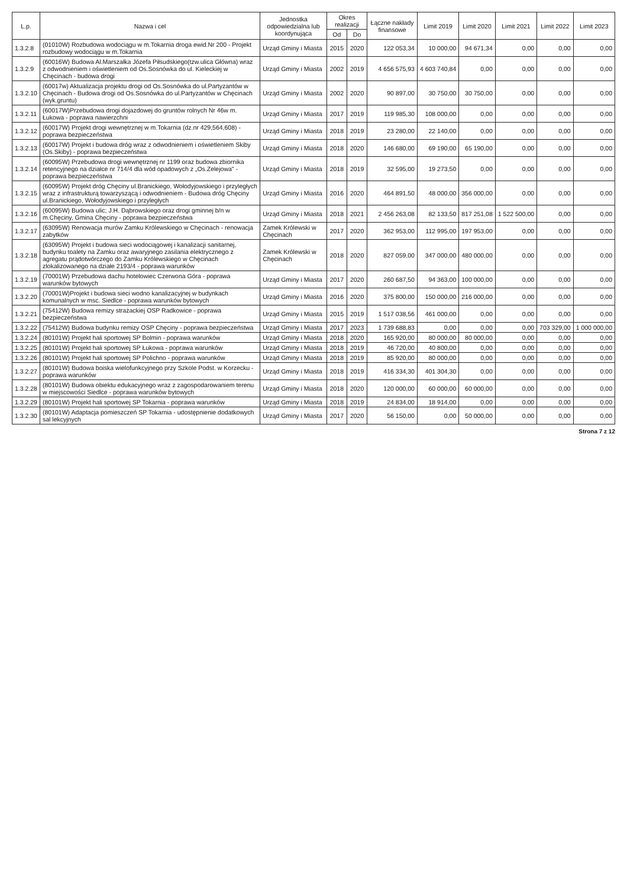| L.p. | Nazwa i cel | Jednostka odpowiedzialna lub koordynująca | Okres realizacji | | Łączne nakłady finansowe | Limit 2019 | Limit 2020 | Limit 2021 | Limit 2022 | Limit 2023 |
| --- | --- | --- | --- | --- | --- | --- | --- | --- | --- | --- |
| | | | Od | Do | | | | | | |
| 1.3.2.8 | (01010W) Rozbudowa wodociągu w m.Tokarnia droga ewid.Nr 200 - Projekt rozbudowy wodociągu w m.Tokarnia | Urząd Gminy i Miasta | 2015 | 2020 | 122 053,34 | 10 000,00 | 94 671,34 | 0,00 | 0,00 | 0,00 |
| 1.3.2.9 | (60016W) Budowa Al.Marszałka Józefa Piłsudskiego(tzw.ulica Główna) wraz z odwodnieniem i oświetleniem od Os.Sosnówka do ul. Kieleckiej w Chęcinach - budowa drogi | Urząd Gminy i Miasta | 2002 | 2019 | 4 656 575,93 | 4 603 740,84 | 0,00 | 0,00 | 0,00 | 0,00 |
| 1.3.2.10 | (60017w) Aktualizacja projektu drogi od Os.Sosnówka do ul.Partyzantów w Chęcinach - Budowa drogi od Os.Sosnówka do ul.Partyzantów w Chęcinach (wyk.gruntu) | Urząd Gminy i Miasta | 2002 | 2020 | 90 897,00 | 30 750,00 | 30 750,00 | 0,00 | 0,00 | 0,00 |
| 1.3.2.11 | (60017W)Przebudowa drogi dojazdowej do gruntów rolnych Nr 46w m. Łukowa - poprawa nawierzchni | Urząd Gminy i Miasta | 2017 | 2019 | 119 985,30 | 108 000,00 | 0,00 | 0,00 | 0,00 | 0,00 |
| 1.3.2.12 | (60017W) Projekt drogi wewnętrznej w m.Tokarnia (dz.nr 429,564,608) - poprawa bezpieczeństwa | Urząd Gminy i Miasta | 2018 | 2019 | 23 280,00 | 22 140,00 | 0,00 | 0,00 | 0,00 | 0,00 |
| 1.3.2.13 | (60017W) Projekt i budowa dróg wraz z odwodnieniem i oświetleniem Skiby (Os.Skiby) - poprawa bezpieczeństwa | Urząd Gminy i Miasta | 2018 | 2020 | 146 680,00 | 69 190,00 | 65 190,00 | 0,00 | 0,00 | 0,00 |
| 1.3.2.14 | (60095W) Przebudowa drogi wewnętrznej nr 1199 oraz budowa zbiornika retencyjnego na działce nr 714/4 dla wód opadowych z „Os.Zelejowa" - poprawa bezpieczeństwa | Urząd Gminy i Miasta | 2018 | 2019 | 32 595,00 | 19 273,50 | 0,00 | 0,00 | 0,00 | 0,00 |
| 1.3.2.15 | (60095W) Projekt dróg Chęciny ul.Branickiego, Wołodyjowskiego i przyległych wraz z infrastrukturą towarzyszącą i odwodnieniem - Budowa dróg Chęciny ul.Branickiego, Wołodyjowskiego i przyległych | Urząd Gminy i Miasta | 2016 | 2020 | 464 891,50 | 48 000,00 | 356 000,00 | 0,00 | 0,00 | 0,00 |
| 1.3.2.16 | (60095W) Budowa ulic; J.H. Dąbrowskiego oraz drogi gminnej b/n w m.Chęciny, Gmina Chęciny - poprawa bezpieczeństwa | Urząd Gminy i Miasta | 2018 | 2021 | 2 456 263,08 | 82 133,50 | 817 251,08 | 1 522 500,00 | 0,00 | 0,00 |
| 1.3.2.17 | (63095W) Renowacja murów Zamku Królewskiego w Chęcinach - renowacja zabytków | Zamek Królewski w Chęcinach | 2017 | 2020 | 362 953,00 | 112 995,00 | 197 953,00 | 0,00 | 0,00 | 0,00 |
| 1.3.2.18 | (63095W) Projekt i budowa sieci wodociągowej i kanalizacji sanitarnej, budynku toalety na Zamku oraz awaryjnego zasilania elektrycznego z agregatu prądotwórczego do Zamku Królewskiego w Chęcinach zlokalizowanego na działe 2193/4 - poprawa warunków | Zamek Królewski w Chęcinach | 2018 | 2020 | 827 059,00 | 347 000,00 | 480 000,00 | 0,00 | 0,00 | 0,00 |
| 1.3.2.19 | (70001W) Przebudowa dachu hotelowiec Czerwona Góra - poprawa warunków bytowych | Urząd Gminy i Miasta | 2017 | 2020 | 260 687,50 | 94 363,00 | 100 000,00 | 0,00 | 0,00 | 0,00 |
| 1.3.2.20 | (70001W)Projekt i budowa sieci wodno kanalizacyjnej w budynkach komunalnych w msc. Siedlce - poprawa warunków bytowych | Urząd Gminy i Miasta | 2016 | 2020 | 375 800,00 | 150 000,00 | 216 000,00 | 0,00 | 0,00 | 0,00 |
| 1.3.2.21 | (75412W) Budowa remizy strażackiej OSP Radkowice - poprawa bezpieczeństwa | Urząd Gminy i Miasta | 2015 | 2019 | 1 517 038,56 | 461 000,00 | 0,00 | 0,00 | 0,00 | 0,00 |
| 1.3.2.22 | (75412W) Budowa budynku remizy OSP Chęciny - poprawa bezpieczeństwa | Urząd Gminy i Miasta | 2017 | 2023 | 1 739 688,83 | 0,00 | 0,00 | 0,00 | 703 329,00 | 1 000 000,00 |
| 1.3.2.24 | (80101W) Projekt hali sportowej SP Bolmin - poprawa warunków | Urząd Gminy i Miasta | 2018 | 2020 | 165 920,00 | 80 000,00 | 80 000,00 | 0,00 | 0,00 | 0,00 |
| 1.3.2.25 | (80101W) Projekt hali sportowej SP Łukowa - poprawa warunków | Urząd Gminy i Miasta | 2018 | 2019 | 46 720,00 | 40 800,00 | 0,00 | 0,00 | 0,00 | 0,00 |
| 1.3.2.26 | (80101W) Projekt hali sportowej SP Polichno - poprawa warunków | Urząd Gminy i Miasta | 2018 | 2019 | 85 920,00 | 80 000,00 | 0,00 | 0,00 | 0,00 | 0,00 |
| 1.3.2.27 | (80101W) Budowa boiska wielofunkcyjnego przy Szkole Podst. w Korzecku - poprawa warunków | Urząd Gminy i Miasta | 2018 | 2019 | 416 334,30 | 401 304,30 | 0,00 | 0,00 | 0,00 | 0,00 |
| 1.3.2.28 | (80101W) Budowa obiektu edukacyjnego wraz z zagospodarowaniem terenu w miejscowości Siedlce - poprawa warunków bytowych | Urząd Gminy i Miasta | 2018 | 2020 | 120 000,00 | 60 000,00 | 60 000,00 | 0,00 | 0,00 | 0,00 |
| 1.3.2.29 | (80101W) Projekt hali sportowej SP Tokarnia - poprawa warunków | Urząd Gminy i Miasta | 2018 | 2019 | 24 834,00 | 18 914,00 | 0,00 | 0,00 | 0,00 | 0,00 |
| 1.3.2.30 | (80101W) Adaptacja pomieszczeń SP Tokarnia - udostępnienie dodatkowych sal lekcyjnych | Urząd Gminy i Miasta | 2017 | 2020 | 56 150,00 | 0,00 | 50 000,00 | 0,00 | 0,00 | 0,00 |
Strona 7 z 12